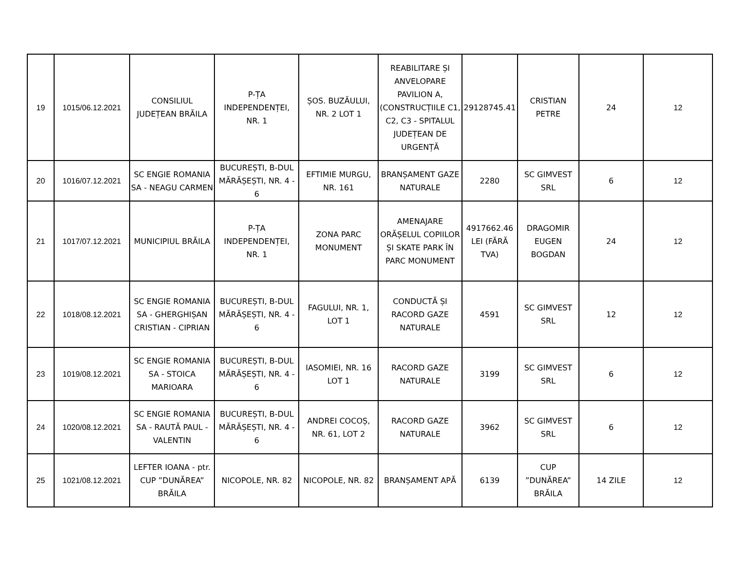| 19 | 1015/06.12.2021 | CONSILIUL JUDEȚEAN BRĂILA | P-ȚA INDEPENDENȚEI, NR. 1 | ȘOS. BUZĂULUI, NR. 2 LOT 1 | REABILITARE ȘI ANVELOPARE PAVILION A, (CONSTRUCȚIILE C1, C2, C3 - SPITALUL JUDEȚEAN DE URGENȚĂ | 29128745.41 | CRISTIAN PETRE | 24 | 12 |
| 20 | 1016/07.12.2021 | SC ENGIE ROMANIA SA - NEAGU CARMEN | BUCUREȘTI, B-DUL MĂRĂȘEȘTI, NR. 4 - 6 | EFTIMIE MURGU, NR. 161 | BRANȘAMENT GAZE NATURALE | 2280 | SC GIMVEST SRL | 6 | 12 |
| 21 | 1017/07.12.2021 | MUNICIPIUL BRĂILA | P-ȚA INDEPENDENȚEI, NR. 1 | ZONA PARC MONUMENT | AMENAJARE ORĂȘELUL COPIILOR ȘI SKATE PARK ÎN PARC MONUMENT | 4917662.46 LEI (FĂRĂ TVA) | DRAGOMIR EUGEN BOGDAN | 24 | 12 |
| 22 | 1018/08.12.2021 | SC ENGIE ROMANIA SA - GHERGHIȘAN CRISTIAN - CIPRIAN | BUCUREȘTI, B-DUL MĂRĂȘEȘTI, NR. 4 - 6 | FAGULUI, NR. 1, LOT 1 | CONDUCTĂ ȘI RACORD GAZE NATURALE | 4591 | SC GIMVEST SRL | 12 | 12 |
| 23 | 1019/08.12.2021 | SC ENGIE ROMANIA SA - STOICA MARIOARA | BUCUREȘTI, B-DUL MĂRĂȘEȘTI, NR. 4 - 6 | IASOMIEI, NR. 16 LOT 1 | RACORD GAZE NATURALE | 3199 | SC GIMVEST SRL | 6 | 12 |
| 24 | 1020/08.12.2021 | SC ENGIE ROMANIA SA - RAUTĂ PAUL - VALENTIN | BUCUREȘTI, B-DUL MĂRĂȘEȘTI, NR. 4 - 6 | ANDREI COCOȘ, NR. 61, LOT 2 | RACORD GAZE NATURALE | 3962 | SC GIMVEST SRL | 6 | 12 |
| 25 | 1021/08.12.2021 | LEFTER IOANA - ptr. CUP ”DUNĂREA” BRĂILA | NICOPOLE, NR. 82 | NICOPOLE, NR. 82 | BRANȘAMENT APĂ | 6139 | CUP ”DUNĂREA” BRĂILA | 14 ZILE | 12 |